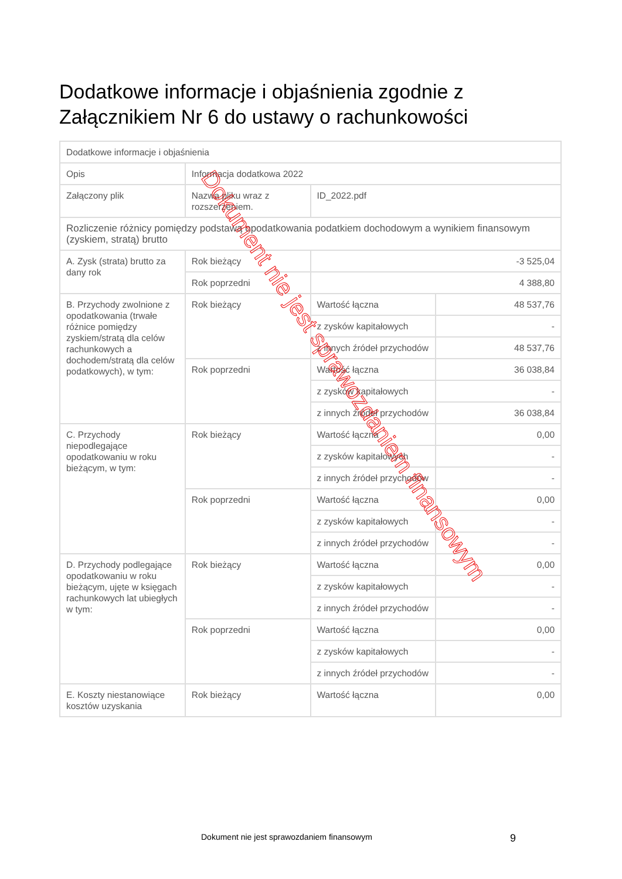Dodatkowe informacje i objaśnienia zgodnie z Załącznikiem Nr 6 do ustawy o rachunkowości
| Dodatkowe informacje i objaśnienia | | | |
| Opis | Informacja dodatkowa 2022 | | |
| Załączony plik | Nazwa pliku wraz z rozszerzeniem. | ID_2022.pdf | |
| Rozliczenie różnicy pomiędzy podstawą opodatkowania podatkiem dochodowym a wynikiem finansowym (zyskiem, stratą) brutto | | | |
| A. Zysk (strata) brutto za dany rok | Rok bieżący | -3 525,04 | |
| | Rok poprzedni | 4 388,80 | |
| B. Przychody zwolnione z opodatkowania (trwałe różnice pomiędzy zyskiem/stratą dla celów rachunkowych a dochodem/stratą dla celów podatkowych), w tym: | Rok bieżący | Wartość łączna | 48 537,76 |
| | | z zysków kapitałowych | - |
| | | z innych źródeł przychodów | 48 537,76 |
| | Rok poprzedni | Wartość łączna | 36 038,84 |
| | | z zysków kapitałowych | - |
| | | z innych źródeł przychodów | 36 038,84 |
| C. Przychody niepodlegające opodatkowaniu w roku bieżącym, w tym: | Rok bieżący | Wartość łączna | 0,00 |
| | | z zysków kapitałowych | - |
| | | z innych źródeł przychodów | - |
| | Rok poprzedni | Wartość łączna | 0,00 |
| | | z zysków kapitałowych | - |
| | | z innych źródeł przychodów | - |
| D. Przychody podlegające opodatkowaniu w roku bieżącym, ujęte w księgach rachunkowych lat ubiegłych w tym: | Rok bieżący | Wartość łączna | 0,00 |
| | | z zysków kapitałowych | - |
| | | z innych źródeł przychodów | - |
| | Rok poprzedni | Wartość łączna | 0,00 |
| | | z zysków kapitałowych | - |
| | | z innych źródeł przychodów | - |
| E. Koszty niestanowiące kosztów uzyskania | Rok bieżący | Wartość łączna | 0,00 |
Dokument nie jest sprawozdaniem finansowym
Dokument nie jest sprawozdaniem finansowym
9